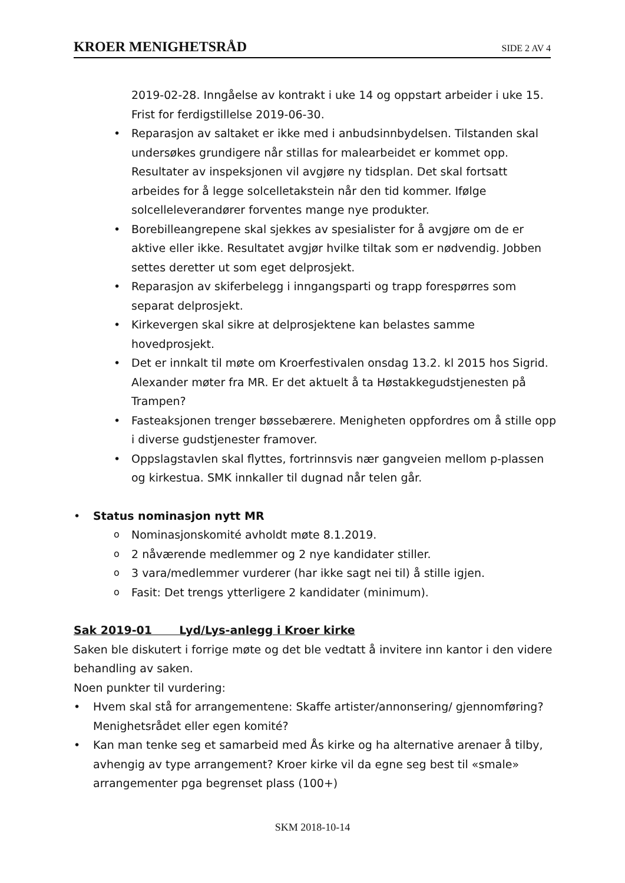KROER MENIGHETSRÅD SIDE 2 AV 4
2019-02-28. Inngåelse av kontrakt i uke 14 og oppstart arbeider i uke 15. Frist for ferdigstillelse 2019-06-30.
• Reparasjon av saltaket er ikke med i anbudsinnbydelsen. Tilstanden skal undersøkes grundigere når stillas for malearbeidet er kommet opp. Resultater av inspeksjonen vil avgjøre ny tidsplan. Det skal fortsatt arbeides for å legge solcelletakstein når den tid kommer. Ifølge solcelleleverandører forventes mange nye produkter.
• Borebilleangrepene skal sjekkes av spesialister for å avgjøre om de er aktive eller ikke. Resultatet avgjør hvilke tiltak som er nødvendig. Jobben settes deretter ut som eget delprosjekt.
• Reparasjon av skiferbelegg i inngangsparti og trapp forespørres som separat delprosjekt.
• Kirkevergen skal sikre at delprosjektene kan belastes samme hovedprosjekt.
• Det er innkalt til møte om Kroerfestivalen onsdag 13.2. kl 2015 hos Sigrid. Alexander møter fra MR. Er det aktuelt å ta Høstakkegudstjenesten på Trampen?
• Fasteaksjonen trenger bøssebærere. Menigheten oppfordres om å stille opp i diverse gudstjenester framover.
• Oppslagstavlen skal flyttes, fortrinnsvis nær gangveien mellom p-plassen og kirkestua. SMK innkaller til dugnad når telen går.
• Status nominasjon nytt MR
o Nominasjonskomité avholdt møte 8.1.2019.
o 2 nåværende medlemmer og 2 nye kandidater stiller.
o 3 vara/medlemmer vurderer (har ikke sagt nei til) å stille igjen.
o Fasit: Det trengs ytterligere 2 kandidater (minimum).
Sak 2019-01 Lyd/Lys-anlegg i Kroer kirke
Saken ble diskutert i forrige møte og det ble vedtatt å invitere inn kantor i den videre behandling av saken.
Noen punkter til vurdering:
• Hvem skal stå for arrangementene: Skaffe artister/annonsering/ gjennomføring? Menighetsrådet eller egen komité?
• Kan man tenke seg et samarbeid med Ås kirke og ha alternative arenaer å tilby, avhengig av type arrangement? Kroer kirke vil da egne seg best til «smale» arrangementer pga begrenset plass (100+)
SKM 2018-10-14